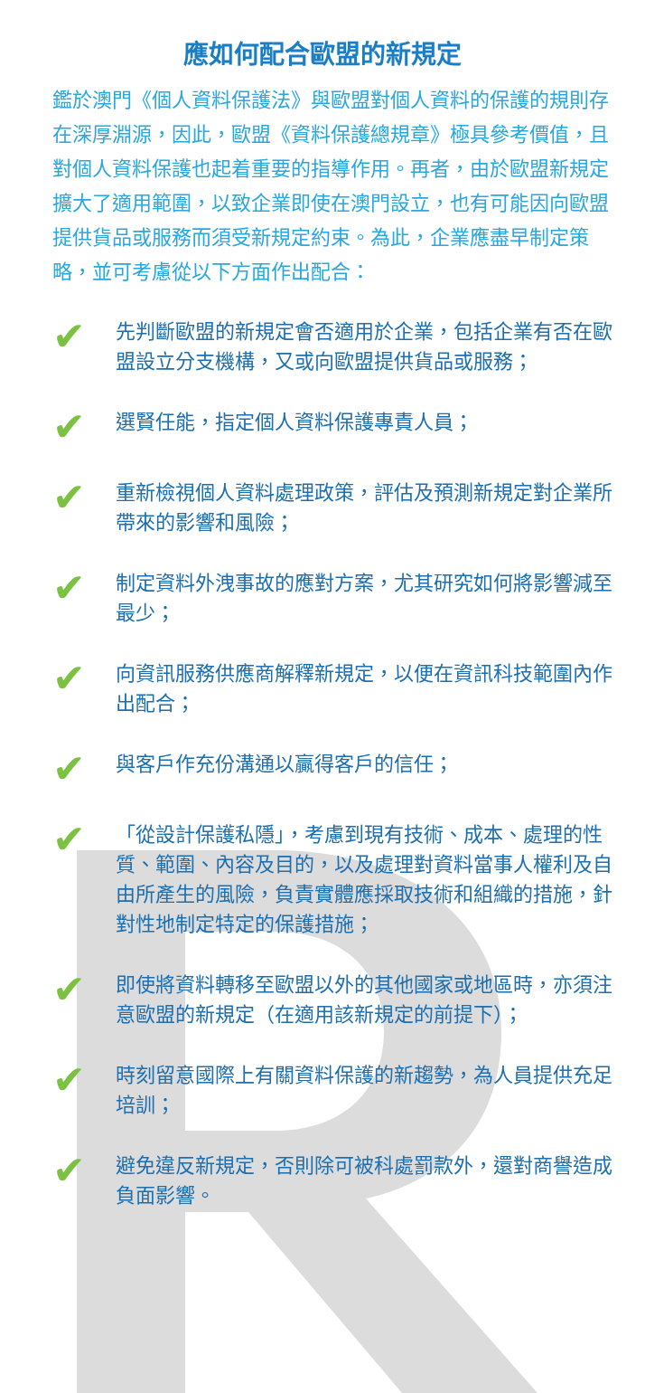應如何配合歐盟的新規定
鑑於澳門《個人資料保護法》與歐盟對個人資料的保護的規則存在深厚淵源，因此，歐盟《資料保護總規章》極具參考價值，且對個人資料保護也起着重要的指導作用。再者，由於歐盟新規定擴大了適用範圍，以致企業即使在澳門設立，也有可能因向歐盟提供貨品或服務而須受新規定約束。為此，企業應盡早制定策略，並可考慮從以下方面作出配合：
✔ 先判斷歐盟的新規定會否適用於企業，包括企業有否在歐盟設立分支機構，又或向歐盟提供貨品或服務；
✔ 選賢任能，指定個人資料保護專責人員；
✔ 重新檢視個人資料處理政策，評估及預測新規定對企業所帶來的影響和風險；
✔ 制定資料外洩事故的應對方案，尤其研究如何將影響減至最少；
✔ 向資訊服務供應商解釋新規定，以便在資訊科技範圍內作出配合；
✔ 與客戶作充份溝通以贏得客戶的信任；
✔ 「從設計保護私隱」，考慮到現有技術、成本、處理的性質、範圍、內容及目的，以及處理對資料當事人權利及自由所產生的風險，負責實體應採取技術和組織的措施，針對性地制定特定的保護措施；
✔ 即使將資料轉移至歐盟以外的其他國家或地區時，亦須注意歐盟的新規定（在適用該新規定的前提下）；
✔ 時刻留意國際上有關資料保護的新趨勢，為人員提供充足培訓；
✔ 避免違反新規定，否則除可被科處罰款外，還對商譽造成負面影響。